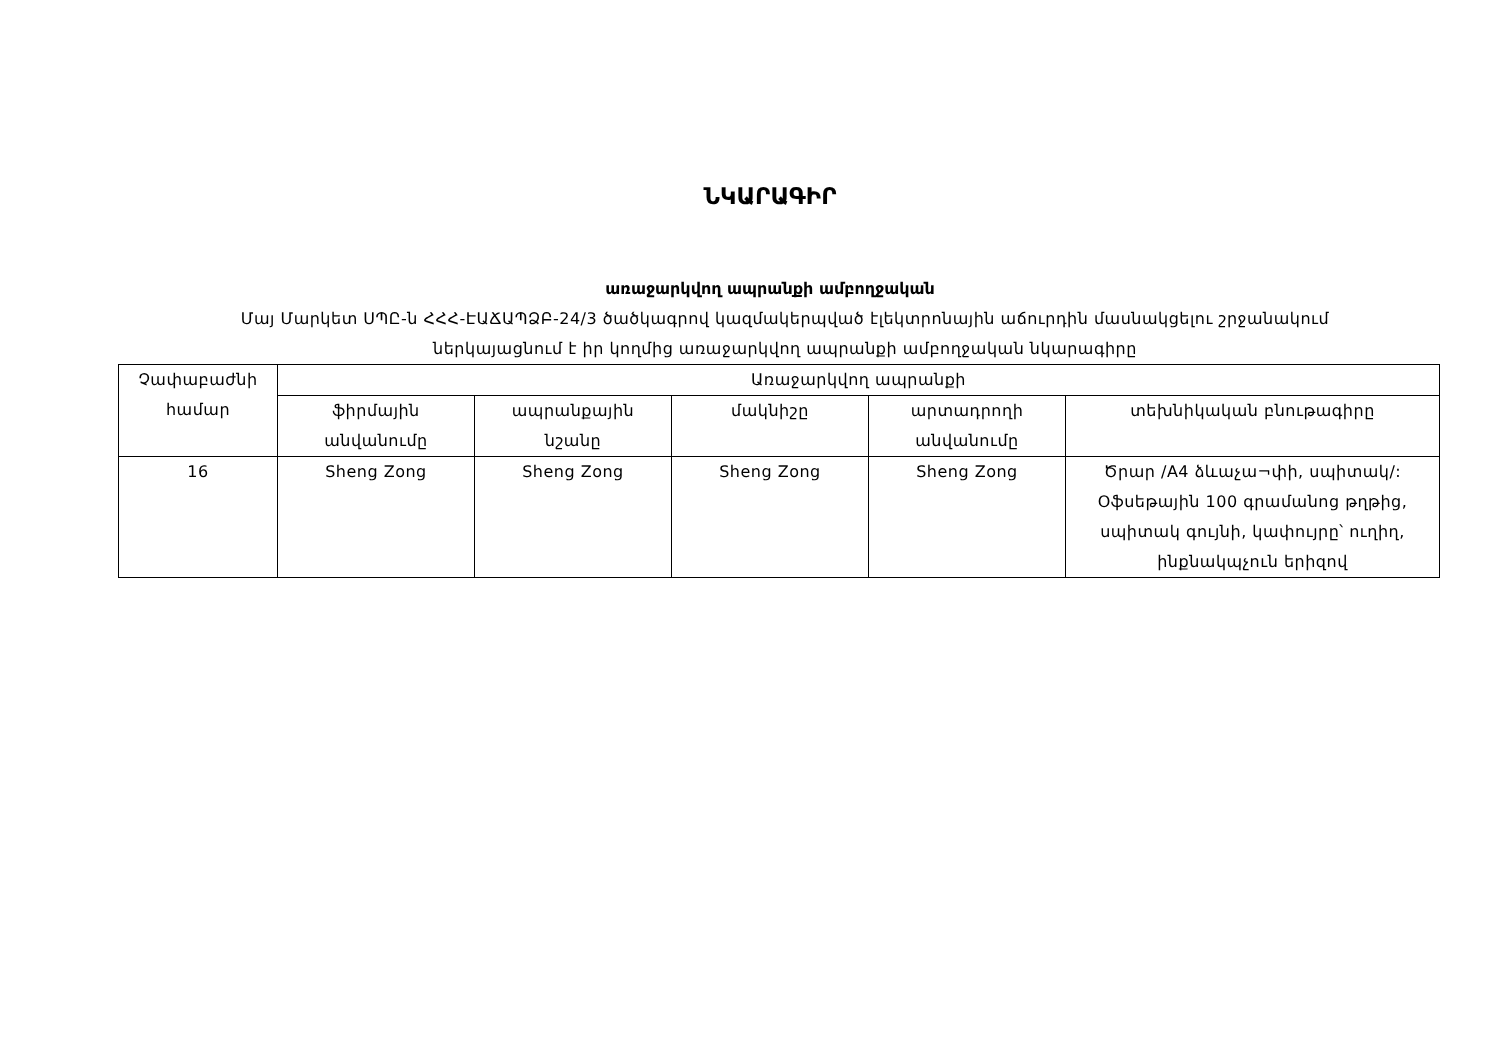ՆԿԱՐԱԳԻՐ
առաջարկվող ապրանքի ամբողջական
Մայ Մարկետ ՍՊԸ-ն ՀՀՀ-ԷԱՃԱՊՁԲ-24/3 ծածկագրով կազմակերպված էլեկտրոնային աճուրդին մասնակցելու շրջանակում
ներկայացնում է իր կողմից առաջարկվող ապրանքի ամբողջական նկարագիրը
| Չափաբաժնի համար | Առաջարկվող ապրանքի | | | | |
| --- | --- | --- | --- | --- | --- |
| | ֆիրմային անվանումը | ապրանքային նշանը | մակնիշը | արտադրողի անվանումը | տեխնիկական բնութագիրը |
| 16 | Sheng Zong | Sheng Zong | Sheng Zong | Sheng Zong | Ծրար /A4 ձևաչա¬փի, սպիտակ/: Օֆսեթային 100 գրամանոց թղթից, սպիտակ գույնի, կափույրը՝ ուղիղ, ինքնակպչուն երիզով |